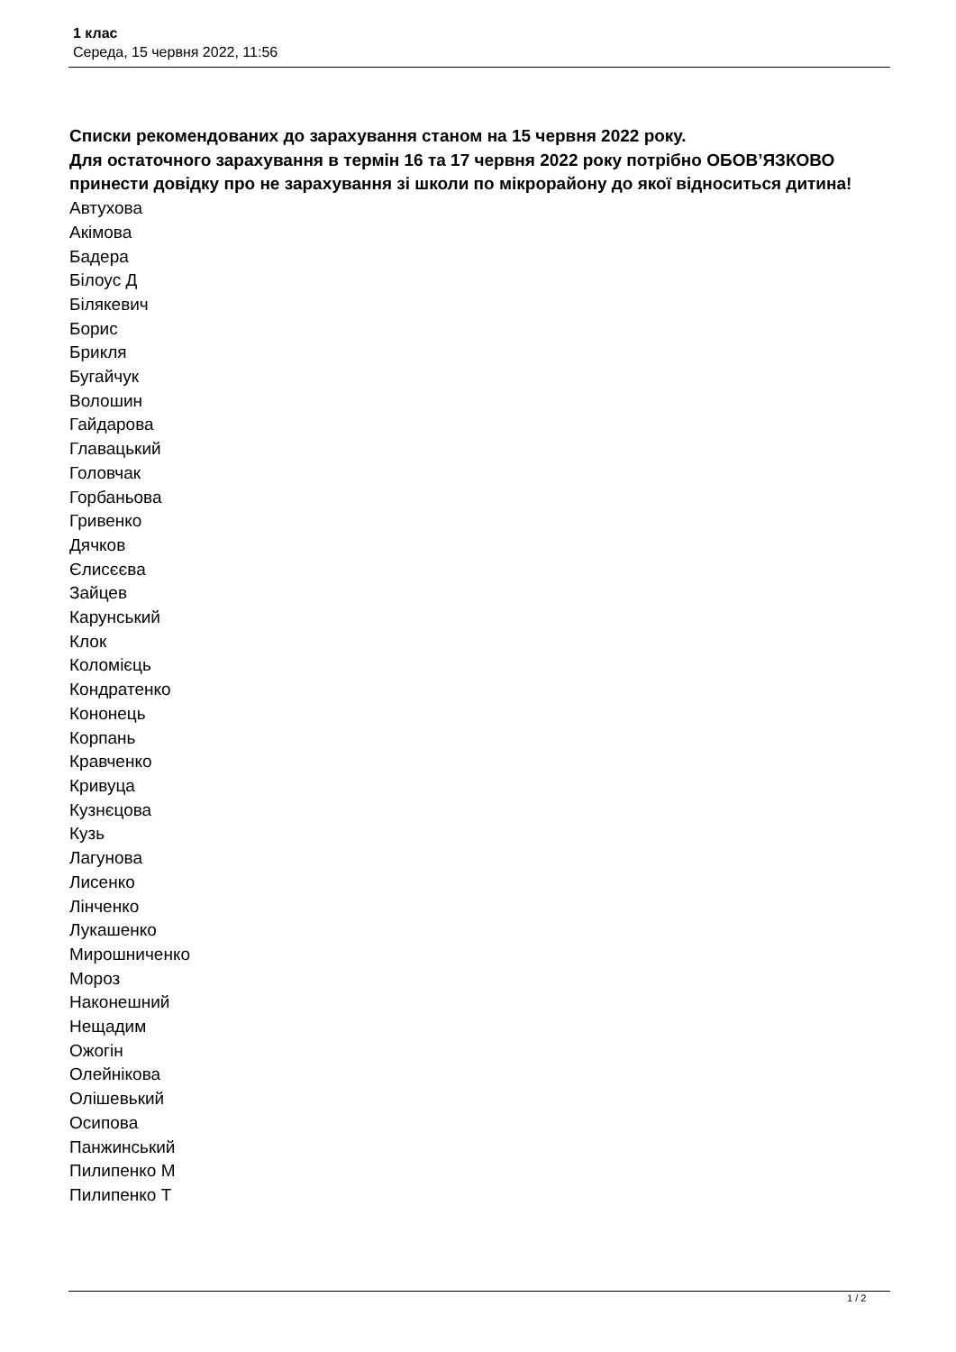1 клас
Середа, 15 червня 2022, 11:56
Списки рекомендованих до зарахування станом на 15 червня 2022 року.
Для остаточного зарахування в термін 16 та 17 червня 2022 року потрібно ОБОВ’ЯЗКОВО принести довідку про не зарахування зі школи по мікрорайону до якої відноситься дитина!
Автухова
Акімова
Бадера
Білоус Д
Білякевич
Борис
Брикля
Бугайчук
Волошин
Гайдарова
Главацький
Головчак
Горбаньова
Гривенко
Дячков
Єлисєєва
Зайцев
Карунський
Клок
Коломієць
Кондратенко
Кононець
Корпань
Кравченко
Кривуца
Кузнєцова
Кузь
Лагунова
Лисенко
Лінченко
Лукашенко
Мирошниченко
Мороз
Наконешний
Нещадим
Ожогін
Олейнікова
Олішевький
Осипова
Панжинський
Пилипенко М
Пилипенко Т
1 / 2